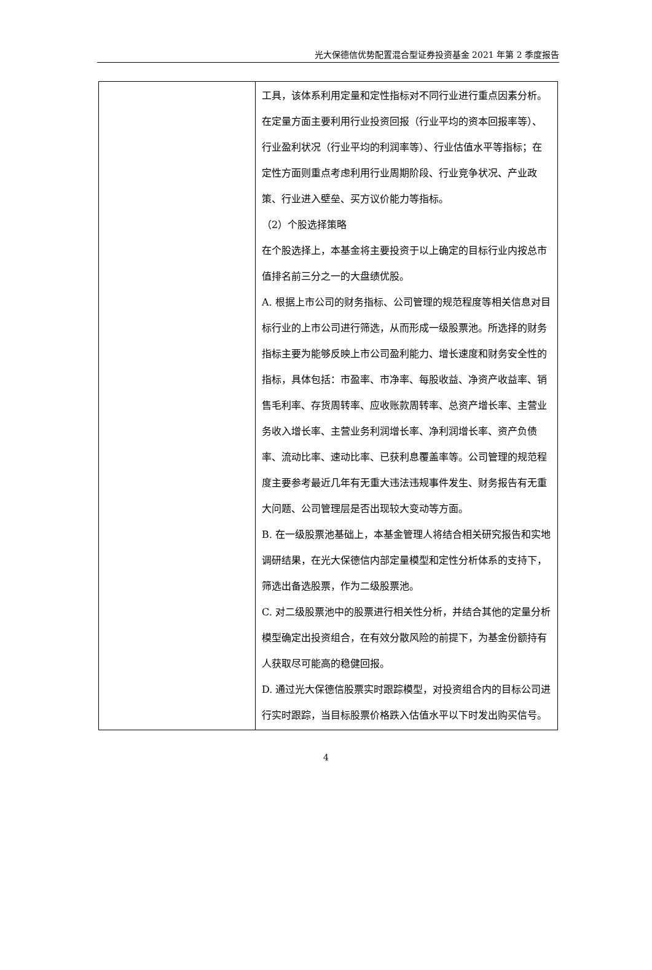光大保德信优势配置混合型证券投资基金 2021 年第 2 季度报告
| | 工具，该体系利用定量和定性指标对不同行业进行重点因素分析。在定量方面主要利用行业投资回报（行业平均的资本回报率等）、行业盈利状况（行业平均的利润率等）、行业估值水平等指标；在定性方面则重点考虑利用行业周期阶段、行业竞争状况、产业政策、行业进入壁垒、买方议价能力等指标。 （2）个股选择策略 在个股选择上，本基金将主要投资于以上确定的目标行业内按总市值排名前三分之一的大盘绩优股。 A. 根据上市公司的财务指标、公司管理的规范程度等相关信息对目标行业的上市公司进行筛选，从而形成一级股票池。所选择的财务指标主要为能够反映上市公司盈利能力、增长速度和财务安全性的指标，具体包括：市盈率、市净率、每股收益、净资产收益率、销售毛利率、存货周转率、应收账款周转率、总资产增长率、主营业务收入增长率、主营业务利润增长率、净利润增长率、资产负债率、流动比率、速动比率、已获利息覆盖率等。公司管理的规范程度主要参考最近几年有无重大违法违规事件发生、财务报告有无重大问题、公司管理层是否出现较大变动等方面。 B. 在一级股票池基础上，本基金管理人将结合相关研究报告和实地调研结果，在光大保德信内部定量模型和定性分析体系的支持下，筛选出备选股票，作为二级股票池。 C. 对二级股票池中的股票进行相关性分析，并结合其他的定量分析模型确定出投资组合，在有效分散风险的前提下，为基金份额持有人获取尽可能高的稳健回报。 D. 通过光大保德信股票实时跟踪模型，对投资组合内的目标公司进行实时跟踪，当目标股票价格跌入估值水平以下时发出购买信号。 |
4